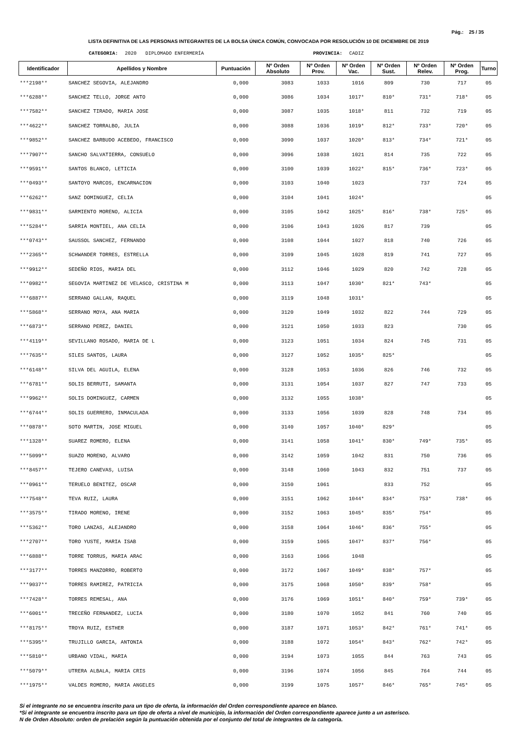Pág.: 25 / 35
LISTA DEFINITIVA DE LAS PERSONAS INTEGRANTES DE LA BOLSA ÚNICA COMÚN, CONVOCADA POR RESOLUCIÓN 10 DE DICIEMBRE DE 2019
CATEGORIA: 2020 DIPLOMADO ENFERMERÍA PROVINCIA: CADIZ
| Identificador | Apellidos y Nombre | Puntuación | Nº Orden Absoluto | Nº Orden Prov. | Nº Orden Vac. | Nº Orden Sust. | Nº Orden Relev. | Nº Orden Prog. | Turno |
| --- | --- | --- | --- | --- | --- | --- | --- | --- | --- |
| ***2198** | SANCHEZ SEGOVIA, ALEJANDRO | 0,000 | 3083 | 1033 | 1016 | 809 | 730 | 717 | 05 |
| ***6288** | SANCHEZ TELLO, JORGE ANTO | 0,000 | 3086 | 1034 | 1017* | 810* | 731* | 718* | 05 |
| ***7582** | SANCHEZ TIRADO, MARIA JOSE | 0,000 | 3087 | 1035 | 1018* | 811 | 732 | 719 | 05 |
| ***4622** | SANCHEZ TORRALBO, JULIA | 0,000 | 3088 | 1036 | 1019* | 812* | 733* | 720* | 05 |
| ***9852** | SANCHEZ BARBUDO ACEBEDO, FRANCISCO | 0,000 | 3090 | 1037 | 1020* | 813* | 734* | 721* | 05 |
| ***7907** | SANCHO SALVATIERRA, CONSUELO | 0,000 | 3096 | 1038 | 1021 | 814 | 735 | 722 | 05 |
| ***9591** | SANTOS BLANCO, LETICIA | 0,000 | 3100 | 1039 | 1022* | 815* | 736* | 723* | 05 |
| ***0493** | SANTOYO MARCOS, ENCARNACION | 0,000 | 3103 | 1040 | 1023 | | 737 | 724 | 05 |
| ***6262** | SANZ DOMINGUEZ, CELIA | 0,000 | 3104 | 1041 | 1024* | | | | 05 |
| ***9831** | SARMIENTO MORENO, ALICIA | 0,000 | 3105 | 1042 | 1025* | 816* | 738* | 725* | 05 |
| ***5284** | SARRIA MONTIEL, ANA CELIA | 0,000 | 3106 | 1043 | 1026 | 817 | 739 | | 05 |
| ***0743** | SAUSSOL SANCHEZ, FERNANDO | 0,000 | 3108 | 1044 | 1027 | 818 | 740 | 726 | 05 |
| ***2365** | SCHWANDER TORRES, ESTRELLA | 0,000 | 3109 | 1045 | 1028 | 819 | 741 | 727 | 05 |
| ***9912** | SEDEÑO RIOS, MARIA DEL | 0,000 | 3112 | 1046 | 1029 | 820 | 742 | 728 | 05 |
| ***0982** | SEGOVIA MARTINEZ DE VELASCO, CRISTINA M | 0,000 | 3113 | 1047 | 1030* | 821* | 743* | | 05 |
| ***6887** | SERRANO GALLAN, RAQUEL | 0,000 | 3119 | 1048 | 1031* | | | | 05 |
| ***5868** | SERRANO MOYA, ANA MARIA | 0,000 | 3120 | 1049 | 1032 | 822 | 744 | 729 | 05 |
| ***6873** | SERRANO PEREZ, DANIEL | 0,000 | 3121 | 1050 | 1033 | 823 | | 730 | 05 |
| ***4119** | SEVILLANO ROSADO, MARIA DE L | 0,000 | 3123 | 1051 | 1034 | 824 | 745 | 731 | 05 |
| ***7635** | SILES SANTOS, LAURA | 0,000 | 3127 | 1052 | 1035* | 825* | | | 05 |
| ***6148** | SILVA DEL AGUILA, ELENA | 0,000 | 3128 | 1053 | 1036 | 826 | 746 | 732 | 05 |
| ***6781** | SOLIS BERRUTI, SAMANTA | 0,000 | 3131 | 1054 | 1037 | 827 | 747 | 733 | 05 |
| ***9962** | SOLIS DOMINGUEZ, CARMEN | 0,000 | 3132 | 1055 | 1038* | | | | 05 |
| ***6744** | SOLIS GUERRERO, INMACULADA | 0,000 | 3133 | 1056 | 1039 | 828 | 748 | 734 | 05 |
| ***0878** | SOTO MARTIN, JOSE MIGUEL | 0,000 | 3140 | 1057 | 1040* | 829* | | | 05 |
| ***1328** | SUAREZ ROMERO, ELENA | 0,000 | 3141 | 1058 | 1041* | 830* | 749* | 735* | 05 |
| ***5099** | SUAZO MORENO, ALVARO | 0,000 | 3142 | 1059 | 1042 | 831 | 750 | 736 | 05 |
| ***8457** | TEJERO CANEVAS, LUISA | 0,000 | 3148 | 1060 | 1043 | 832 | 751 | 737 | 05 |
| ***0961** | TERUELO BENITEZ, OSCAR | 0,000 | 3150 | 1061 | | 833 | 752 | | 05 |
| ***7548** | TEVA RUIZ, LAURA | 0,000 | 3151 | 1062 | 1044* | 834* | 753* | 738* | 05 |
| ***3575** | TIRADO MORENO, IRENE | 0,000 | 3152 | 1063 | 1045* | 835* | 754* | | 05 |
| ***5362** | TORO LANZAS, ALEJANDRO | 0,000 | 3158 | 1064 | 1046* | 836* | 755* | | 05 |
| ***2707** | TORO YUSTE, MARIA ISAB | 0,000 | 3159 | 1065 | 1047* | 837* | 756* | | 05 |
| ***6888** | TORRE TORRUS, MARIA ARAC | 0,000 | 3163 | 1066 | 1048 | | | | 05 |
| ***3177** | TORRES MANZORRO, ROBERTO | 0,000 | 3172 | 1067 | 1049* | 838* | 757* | | 05 |
| ***9037** | TORRES RAMIREZ, PATRICIA | 0,000 | 3175 | 1068 | 1050* | 839* | 758* | | 05 |
| ***7428** | TORRES REMESAL, ANA | 0,000 | 3176 | 1069 | 1051* | 840* | 759* | 739* | 05 |
| ***6001** | TRECEÑO FERNANDEZ, LUCIA | 0,000 | 3180 | 1070 | 1052 | 841 | 760 | 740 | 05 |
| ***8175** | TROYA RUIZ, ESTHER | 0,000 | 3187 | 1071 | 1053* | 842* | 761* | 741* | 05 |
| ***5395** | TRUJILLO GARCIA, ANTONIA | 0,000 | 3188 | 1072 | 1054* | 843* | 762* | 742* | 05 |
| ***5810** | URBANO VIDAL, MARIA | 0,000 | 3194 | 1073 | 1055 | 844 | 763 | 743 | 05 |
| ***5079** | UTRERA ALBALA, MARIA CRIS | 0,000 | 3196 | 1074 | 1056 | 845 | 764 | 744 | 05 |
| ***1975** | VALDES ROMERO, MARIA ANGELES | 0,000 | 3199 | 1075 | 1057* | 846* | 765* | 745* | 05 |
Si el integrante no se encuentra inscrito para un tipo de oferta, la información del Orden correspondiente aparece en blanco.
*Si el integrante se encuentra inscrito para un tipo de oferta a nivel de municipio, la información del Orden correspondiente aparece junto a un asterisco.
N de Orden Absoluto: orden de prelación según la puntuación obtenida por el conjunto del total de integrantes de la categoría.